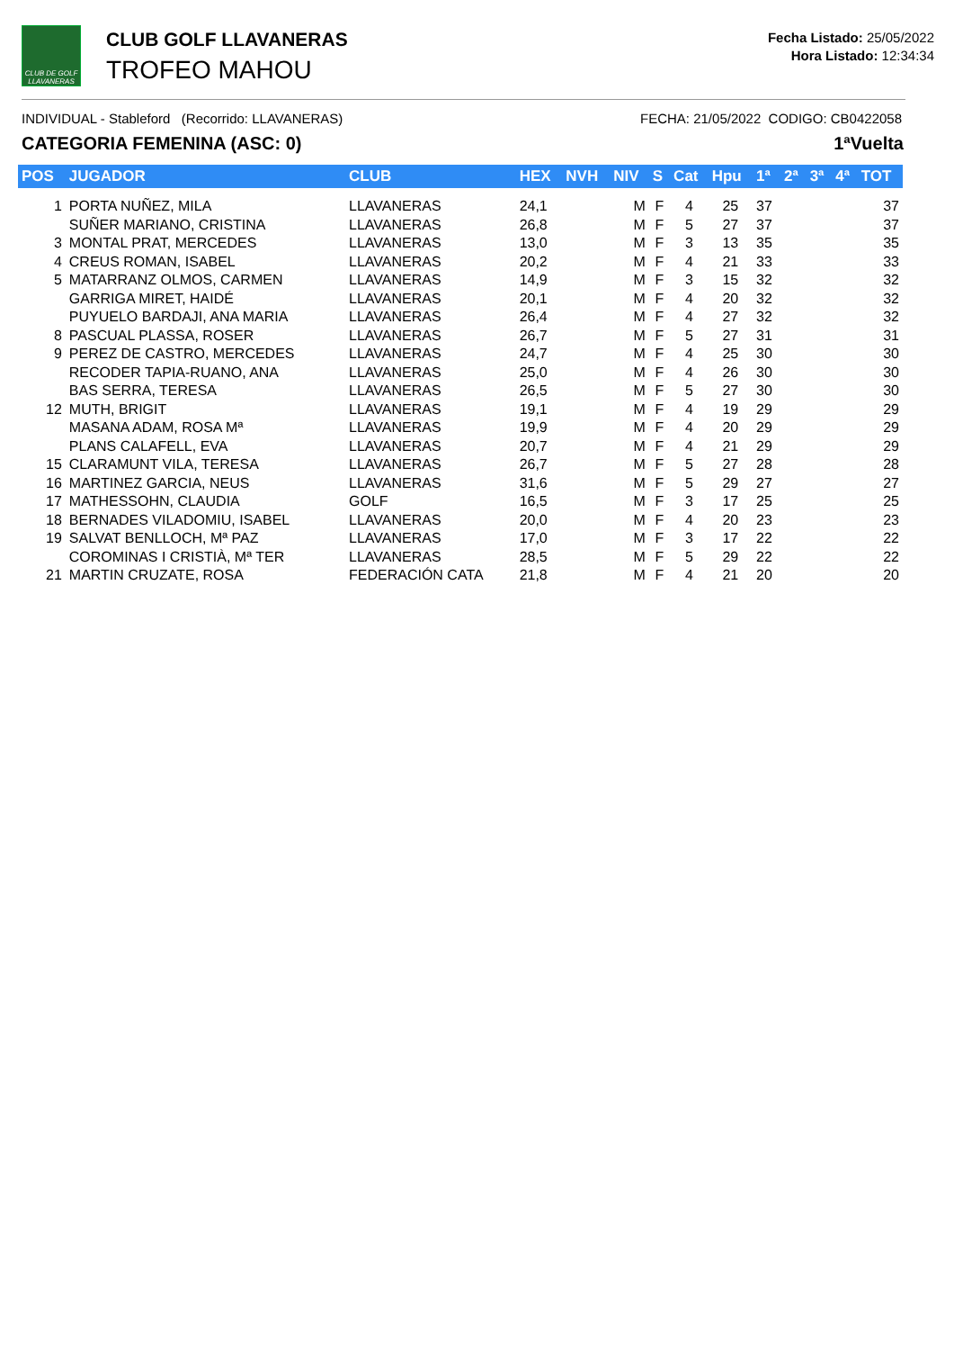CLUB DE GOLF LLAVANERAS
CLUB GOLF LLAVANERAS
TROFEO MAHOU
Fecha Listado: 25/05/2022
Hora Listado: 12:34:34
INDIVIDUAL - Stableford (Recorrido: LLAVANERAS) FECHA: 21/05/2022 CODIGO: CB0422058
CATEGORIA FEMENINA (ASC: 0) 1ªVuelta
| POS | JUGADOR | CLUB | HEX | NVH | NIV | S | Cat | Hpu | 1ª | 2ª | 3ª | 4ª | TOT |
| --- | --- | --- | --- | --- | --- | --- | --- | --- | --- | --- | --- | --- | --- |
| 1 | PORTA NUÑEZ, MILA | LLAVANERAS | 24,1 | | M | F | 4 | 25 | 37 | | | | 37 |
| | SUÑER MARIANO, CRISTINA | LLAVANERAS | 26,8 | | M | F | 5 | 27 | 37 | | | | 37 |
| 3 | MONTAL PRAT, MERCEDES | LLAVANERAS | 13,0 | | M | F | 3 | 13 | 35 | | | | 35 |
| 4 | CREUS ROMAN, ISABEL | LLAVANERAS | 20,2 | | M | F | 4 | 21 | 33 | | | | 33 |
| 5 | MATARRANZ OLMOS, CARMEN | LLAVANERAS | 14,9 | | M | F | 3 | 15 | 32 | | | | 32 |
| | GARRIGA MIRET, HAIDÉ | LLAVANERAS | 20,1 | | M | F | 4 | 20 | 32 | | | | 32 |
| | PUYUELO BARDAJI, ANA MARIA | LLAVANERAS | 26,4 | | M | F | 4 | 27 | 32 | | | | 32 |
| 8 | PASCUAL PLASSA, ROSER | LLAVANERAS | 26,7 | | M | F | 5 | 27 | 31 | | | | 31 |
| 9 | PEREZ DE CASTRO, MERCEDES | LLAVANERAS | 24,7 | | M | F | 4 | 25 | 30 | | | | 30 |
| | RECODER TAPIA-RUANO, ANA | LLAVANERAS | 25,0 | | M | F | 4 | 26 | 30 | | | | 30 |
| | BAS SERRA, TERESA | LLAVANERAS | 26,5 | | M | F | 5 | 27 | 30 | | | | 30 |
| 12 | MUTH, BRIGIT | LLAVANERAS | 19,1 | | M | F | 4 | 19 | 29 | | | | 29 |
| | MASANA ADAM, ROSA Mª | LLAVANERAS | 19,9 | | M | F | 4 | 20 | 29 | | | | 29 |
| | PLANS CALAFELL, EVA | LLAVANERAS | 20,7 | | M | F | 4 | 21 | 29 | | | | 29 |
| 15 | CLARAMUNT VILA, TERESA | LLAVANERAS | 26,7 | | M | F | 5 | 27 | 28 | | | | 28 |
| 16 | MARTINEZ GARCIA, NEUS | LLAVANERAS | 31,6 | | M | F | 5 | 29 | 27 | | | | 27 |
| 17 | MATHESSOHN, CLAUDIA | GOLF | 16,5 | | M | F | 3 | 17 | 25 | | | | 25 |
| 18 | BERNADES VILADOMIU, ISABEL | LLAVANERAS | 20,0 | | M | F | 4 | 20 | 23 | | | | 23 |
| 19 | SALVAT BENLLOCH, Mª PAZ | LLAVANERAS | 17,0 | | M | F | 3 | 17 | 22 | | | | 22 |
| | COROMINAS I CRISTIÀ, Mª TER | LLAVANERAS | 28,5 | | M | F | 5 | 29 | 22 | | | | 22 |
| 21 | MARTIN CRUZATE, ROSA | FEDERACIÓN CATA | 21,8 | | M | F | 4 | 21 | 20 | | | | 20 |